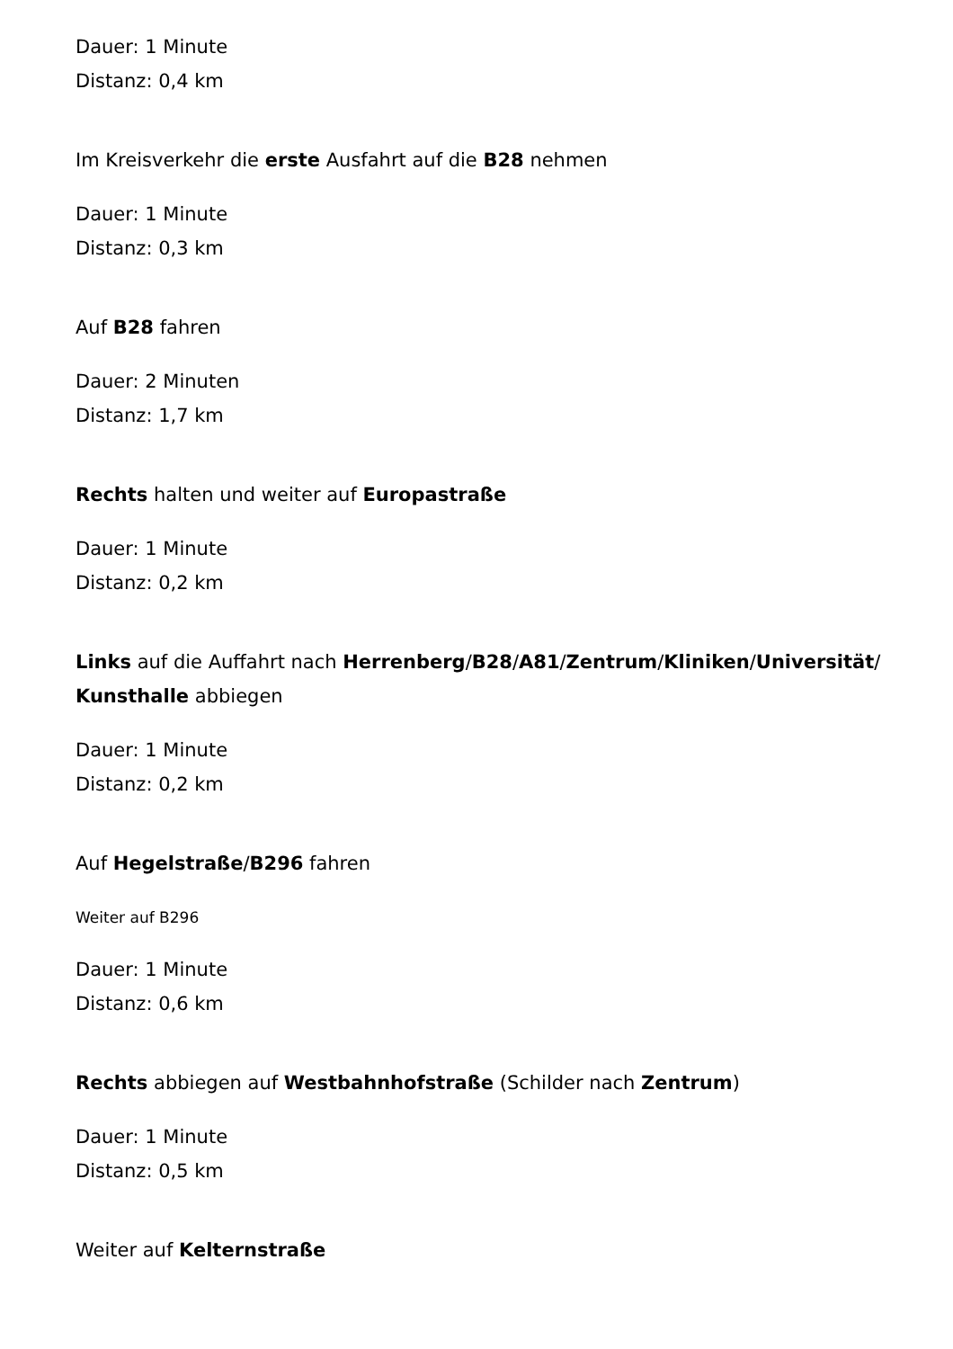Dauer: 1 Minute
Distanz: 0,4 km
Im Kreisverkehr die erste Ausfahrt auf die B28 nehmen
Dauer: 1 Minute
Distanz: 0,3 km
Auf B28 fahren
Dauer: 2 Minuten
Distanz: 1,7 km
Rechts halten und weiter auf Europastraße
Dauer: 1 Minute
Distanz: 0,2 km
Links auf die Auffahrt nach Herrenberg/B28/A81/Zentrum/Kliniken/Universität/ Kunsthalle abbiegen
Dauer: 1 Minute
Distanz: 0,2 km
Auf Hegelstraße/B296 fahren
Weiter auf B296
Dauer: 1 Minute
Distanz: 0,6 km
Rechts abbiegen auf Westbahnhofstraße (Schilder nach Zentrum)
Dauer: 1 Minute
Distanz: 0,5 km
Weiter auf Kelternstraße